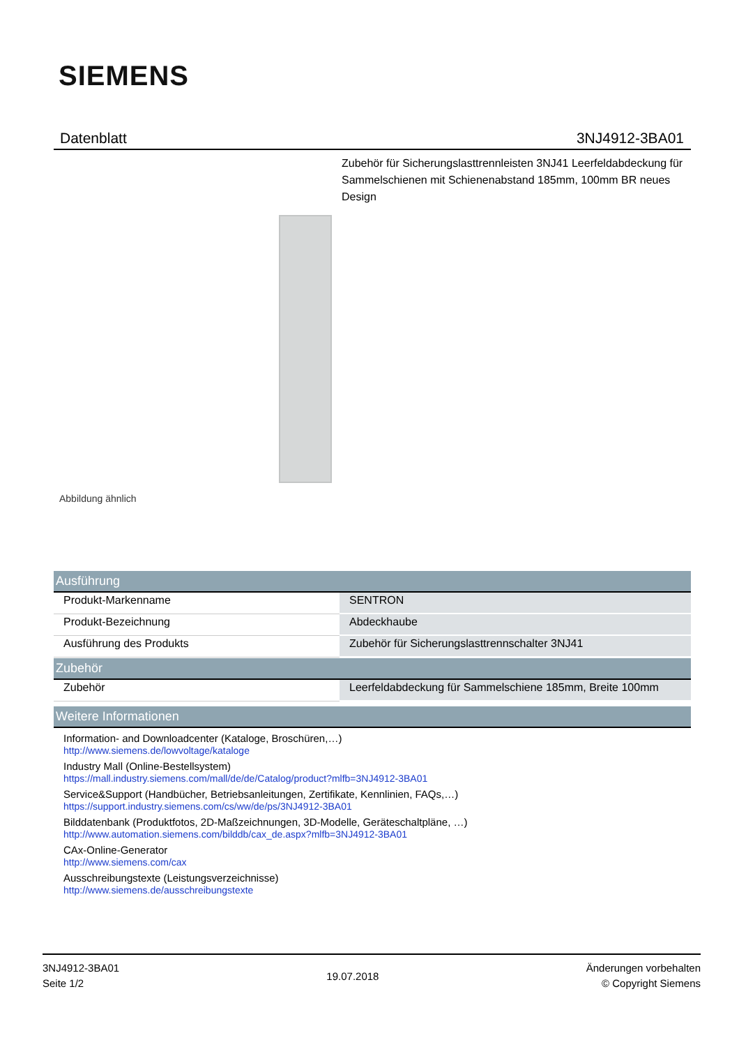SIEMENS
Datenblatt 3NJ4912-3BA01
Zubehör für Sicherungslasttrennleisten 3NJ41 Leerfeldabdeckung für Sammelschienen mit Schienenabstand 185mm, 100mm BR neues Design
Abbildung ähnlich
| Ausführung | |
| --- | --- |
| Produkt-Markenname | SENTRON |
| Produkt-Bezeichnung | Abdeckhaube |
| Ausführung des Produkts | Zubehör für Sicherungslasttrennschalter 3NJ41 |
| Zubehör | |
| --- | --- |
| Zubehör | Leerfeldabdeckung für Sammelschiene 185mm, Breite 100mm |
| Weitere Informationen |
| --- |
Information- and Downloadcenter (Kataloge, Broschüren,…)
http://www.siemens.de/lowvoltage/kataloge
Industry Mall (Online-Bestellsystem)
https://mall.industry.siemens.com/mall/de/de/Catalog/product?mlfb=3NJ4912-3BA01
Service&Support (Handbücher, Betriebsanleitungen, Zertifikate, Kennlinien, FAQs,…)
https://support.industry.siemens.com/cs/ww/de/ps/3NJ4912-3BA01
Bilddatenbank (Produktfotos, 2D-Maßzeichnungen, 3D-Modelle, Geräteschaltpläne, …)
http://www.automation.siemens.com/bilddb/cax_de.aspx?mlfb=3NJ4912-3BA01
CAx-Online-Generator
http://www.siemens.com/cax
Ausschreibungstexte (Leistungsverzeichnisse)
http://www.siemens.de/ausschreibungstexte
3NJ4912-3BA01
Seite 1/2
19.07.2018
Änderungen vorbehalten
© Copyright Siemens